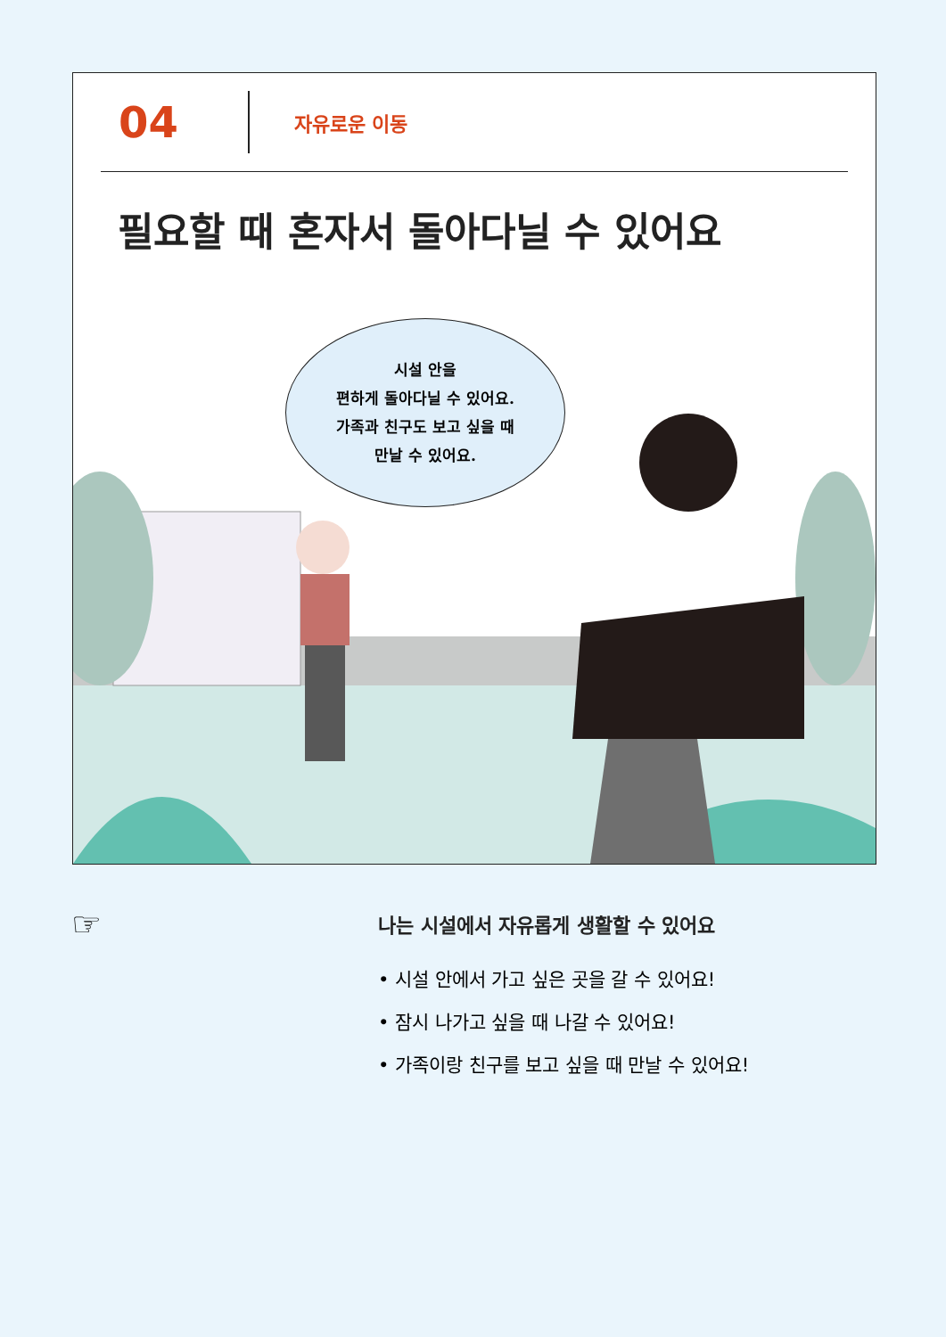04
자유로운 이동
필요할 때 혼자서 돌아다닐 수 있어요
시설 안을
편하게 돌아다닐 수 있어요.
가족과 친구도 보고 싶을 때
만날 수 있어요.
☞
나는 시설에서 자유롭게 생활할 수 있어요
• 시설 안에서 가고 싶은 곳을 갈 수 있어요!
• 잠시 나가고 싶을 때 나갈 수 있어요!
• 가족이랑 친구를 보고 싶을 때 만날 수 있어요!